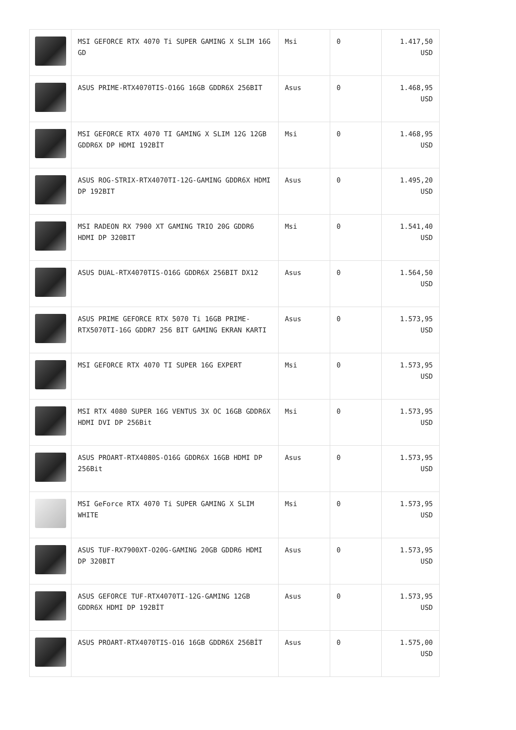| | MSI GEFORCE RTX 4070 Ti SUPER GAMING X SLIM 16G GD | Msi | 0 | 1.417,50 USD |
| | ASUS PRIME-RTX4070TIS-O16G 16GB GDDR6X 256BIT | Asus | 0 | 1.468,95 USD |
| | MSI GEFORCE RTX 4070 TI GAMING X SLIM 12G 12GB GDDR6X DP HDMI 192BİT | Msi | 0 | 1.468,95 USD |
| | ASUS ROG-STRIX-RTX4070TI-12G-GAMING GDDR6X HDMI DP 192BIT | Asus | 0 | 1.495,20 USD |
| | MSI RADEON RX 7900 XT GAMING TRIO 20G GDDR6 HDMI DP 320BIT | Msi | 0 | 1.541,40 USD |
| | ASUS DUAL-RTX4070TIS-O16G GDDR6X 256BIT DX12 | Asus | 0 | 1.564,50 USD |
| | ASUS PRIME GEFORCE RTX 5070 Ti 16GB PRIME-RTX5070TI-16G GDDR7 256 BIT GAMING EKRAN KARTI | Asus | 0 | 1.573,95 USD |
| | MSI GEFORCE RTX 4070 TI SUPER 16G EXPERT | Msi | 0 | 1.573,95 USD |
| | MSI RTX 4080 SUPER 16G VENTUS 3X OC 16GB GDDR6X HDMI DVI DP 256Bit | Msi | 0 | 1.573,95 USD |
| | ASUS PROART-RTX4080S-O16G GDDR6X 16GB HDMI DP 256Bit | Asus | 0 | 1.573,95 USD |
| | MSI GeForce RTX 4070 Ti SUPER GAMING X SLIM WHITE | Msi | 0 | 1.573,95 USD |
| | ASUS TUF-RX7900XT-O20G-GAMING 20GB GDDR6 HDMI DP 320BIT | Asus | 0 | 1.573,95 USD |
| | ASUS GEFORCE TUF-RTX4070TI-12G-GAMING 12GB GDDR6X HDMI DP 192BİT | Asus | 0 | 1.573,95 USD |
| | ASUS PROART-RTX4070TIS-O16 16GB GDDR6X 256BİT | Asus | 0 | 1.575,00 USD |